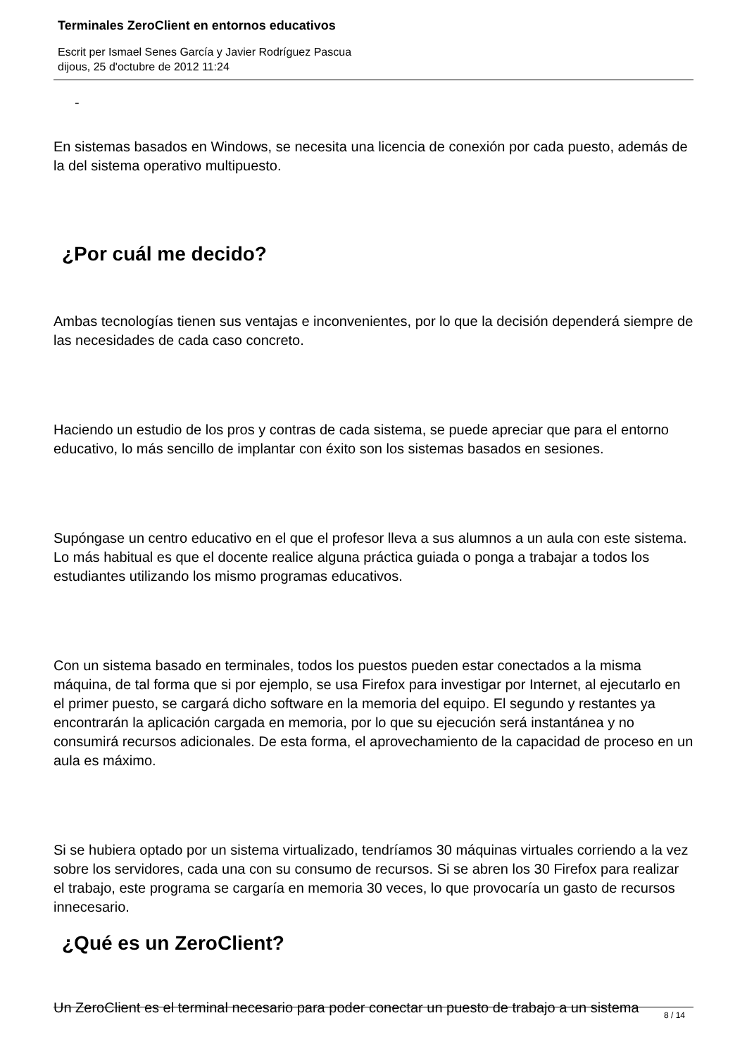Terminales ZeroClient en entornos educativos
Escrit per Ismael Senes García y Javier Rodríguez Pascua
dijous, 25 d'octubre de 2012 11:24
-
En sistemas basados en Windows, se necesita una licencia de conexión por cada puesto, además de la del sistema operativo multipuesto.
¿Por cuál me decido?
Ambas tecnologías tienen sus ventajas e inconvenientes, por lo que la decisión dependerá siempre de las necesidades de cada caso concreto.
Haciendo un estudio de los pros y contras de cada sistema, se puede apreciar que para el entorno educativo, lo más sencillo de implantar con éxito son los sistemas basados en sesiones.
Supóngase un centro educativo en el que el profesor lleva a sus alumnos a un aula con este sistema. Lo más habitual es que el docente realice alguna práctica guiada o ponga a trabajar a todos los estudiantes utilizando los mismo programas educativos.
Con un sistema basado en terminales, todos los puestos pueden estar conectados a la misma máquina, de tal forma que si por ejemplo, se usa Firefox para investigar por Internet, al ejecutarlo en el primer puesto, se cargará dicho software en la memoria del equipo. El segundo y restantes ya encontrarán la aplicación cargada en memoria, por lo que su ejecución será instantánea y no consumirá recursos adicionales. De esta forma, el aprovechamiento de la capacidad de proceso en un aula es máximo.
Si se hubiera optado por un sistema virtualizado, tendríamos 30 máquinas virtuales corriendo a la vez sobre los servidores, cada una con su consumo de recursos. Si se abren los 30 Firefox para realizar el trabajo, este programa se cargaría en memoria 30 veces, lo que provocaría un gasto de recursos innecesario.
¿Qué es un ZeroClient?
Un ZeroClient es el terminal necesario para poder conectar un puesto de trabajo a un sistema
8 / 14